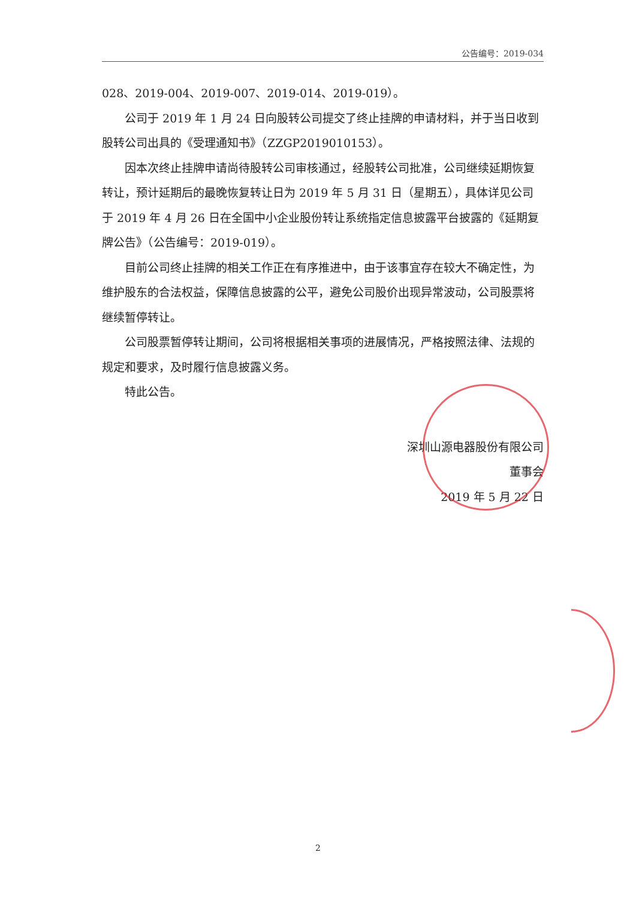公告编号：2019-034
028、2019-004、2019-007、2019-014、2019-019）。
公司于 2019 年 1 月 24 日向股转公司提交了终止挂牌的申请材料，并于当日收到股转公司出具的《受理通知书》（ZZGP2019010153）。
因本次终止挂牌申请尚待股转公司审核通过，经股转公司批准，公司继续延期恢复转让，预计延期后的最晚恢复转让日为 2019 年 5 月 31 日（星期五），具体详见公司于 2019 年 4 月 26 日在全国中小企业股份转让系统指定信息披露平台披露的《延期复牌公告》（公告编号：2019-019）。
目前公司终止挂牌的相关工作正在有序推进中，由于该事宜存在较大不确定性，为维护股东的合法权益，保障信息披露的公平，避免公司股价出现异常波动，公司股票将继续暂停转让。
公司股票暂停转让期间，公司将根据相关事项的进展情况，严格按照法律、法规的规定和要求，及时履行信息披露义务。
特此公告。
深圳山源电器股份有限公司
董事会
2019 年 5 月 22 日
2